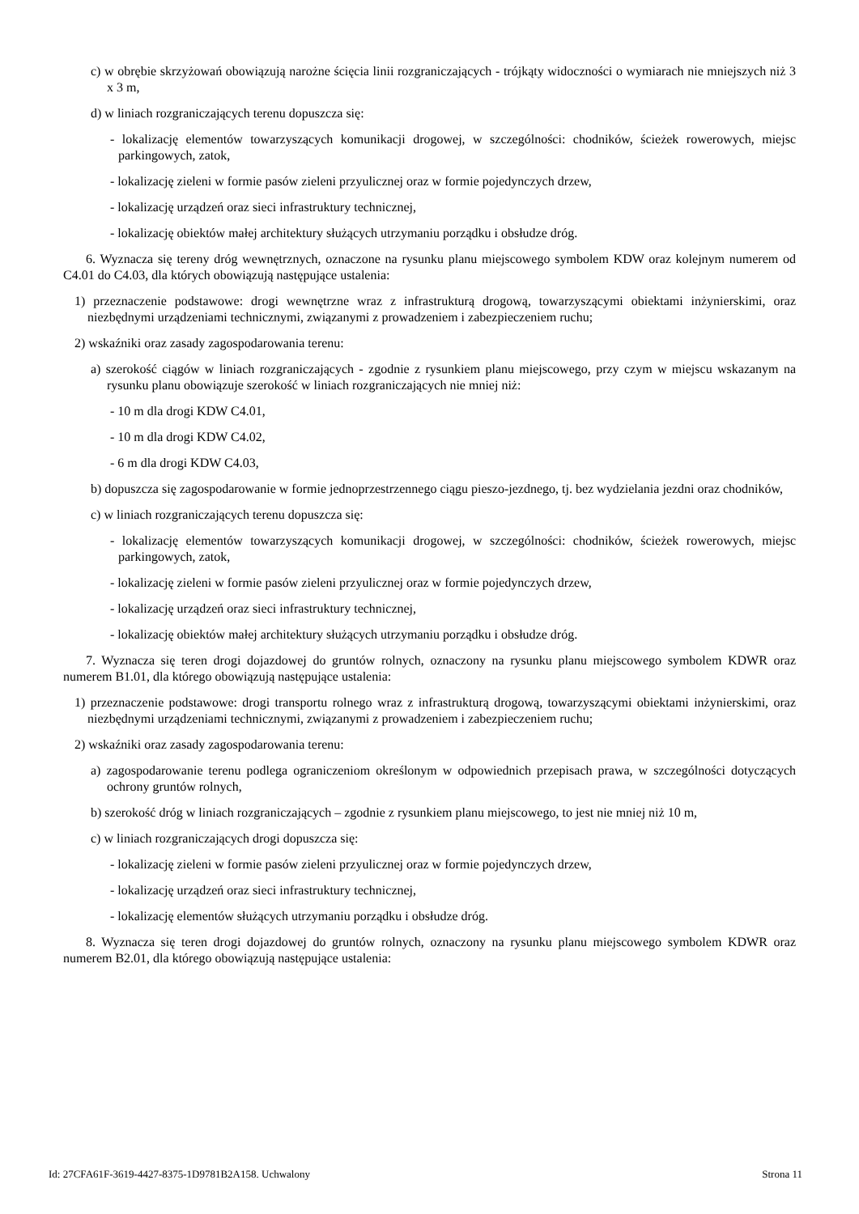c) w obrębie skrzyżowań obowiązują narożne ścięcia linii rozgraniczających - trójkąty widoczności o wymiarach nie mniejszych niż 3 x 3 m,
d) w liniach rozgraniczających terenu dopuszcza się:
- lokalizację elementów towarzyszących komunikacji drogowej, w szczególności: chodników, ścieżek rowerowych, miejsc parkingowych, zatok,
- lokalizację zieleni w formie pasów zieleni przyulicznej oraz w formie pojedynczych drzew,
- lokalizację urządzeń oraz sieci infrastruktury technicznej,
- lokalizację obiektów małej architektury służących utrzymaniu porządku i obsłudze dróg.
6. Wyznacza się tereny dróg wewnętrznych, oznaczone na rysunku planu miejscowego symbolem KDW oraz kolejnym numerem od C4.01 do C4.03, dla których obowiązują następujące ustalenia:
1) przeznaczenie podstawowe: drogi wewnętrzne wraz z infrastrukturą drogową, towarzyszącymi obiektami inżynierskimi, oraz niezbędnymi urządzeniami technicznymi, związanymi z prowadzeniem i zabezpieczeniem ruchu;
2) wskaźniki oraz zasady zagospodarowania terenu:
a) szerokość ciągów w liniach rozgraniczających - zgodnie z rysunkiem planu miejscowego, przy czym w miejscu wskazanym na rysunku planu obowiązuje szerokość w liniach rozgraniczających nie mniej niż:
- 10 m dla drogi KDW C4.01,
- 10 m dla drogi KDW C4.02,
- 6 m dla drogi KDW C4.03,
b) dopuszcza się zagospodarowanie w formie jednoprzestrzennego ciągu pieszo-jezdnego, tj. bez wydzielania jezdni oraz chodników,
c) w liniach rozgraniczających terenu dopuszcza się:
- lokalizację elementów towarzyszących komunikacji drogowej, w szczególności: chodników, ścieżek rowerowych, miejsc parkingowych, zatok,
- lokalizację zieleni w formie pasów zieleni przyulicznej oraz w formie pojedynczych drzew,
- lokalizację urządzeń oraz sieci infrastruktury technicznej,
- lokalizację obiektów małej architektury służących utrzymaniu porządku i obsłudze dróg.
7. Wyznacza się teren drogi dojazdowej do gruntów rolnych, oznaczony na rysunku planu miejscowego symbolem KDWR oraz numerem B1.01, dla którego obowiązują następujące ustalenia:
1) przeznaczenie podstawowe: drogi transportu rolnego wraz z infrastrukturą drogową, towarzyszącymi obiektami inżynierskimi, oraz niezbędnymi urządzeniami technicznymi, związanymi z prowadzeniem i zabezpieczeniem ruchu;
2) wskaźniki oraz zasady zagospodarowania terenu:
a) zagospodarowanie terenu podlega ograniczeniom określonym w odpowiednich przepisach prawa, w szczególności dotyczących ochrony gruntów rolnych,
b) szerokość dróg w liniach rozgraniczających – zgodnie z rysunkiem planu miejscowego, to jest nie mniej niż 10 m,
c) w liniach rozgraniczających drogi dopuszcza się:
- lokalizację zieleni w formie pasów zieleni przyulicznej oraz w formie pojedynczych drzew,
- lokalizację urządzeń oraz sieci infrastruktury technicznej,
- lokalizację elementów służących utrzymaniu porządku i obsłudze dróg.
8. Wyznacza się teren drogi dojazdowej do gruntów rolnych, oznaczony na rysunku planu miejscowego symbolem KDWR oraz numerem B2.01, dla którego obowiązują następujące ustalenia:
Id: 27CFA61F-3619-4427-8375-1D9781B2A158. Uchwalony Strona 11